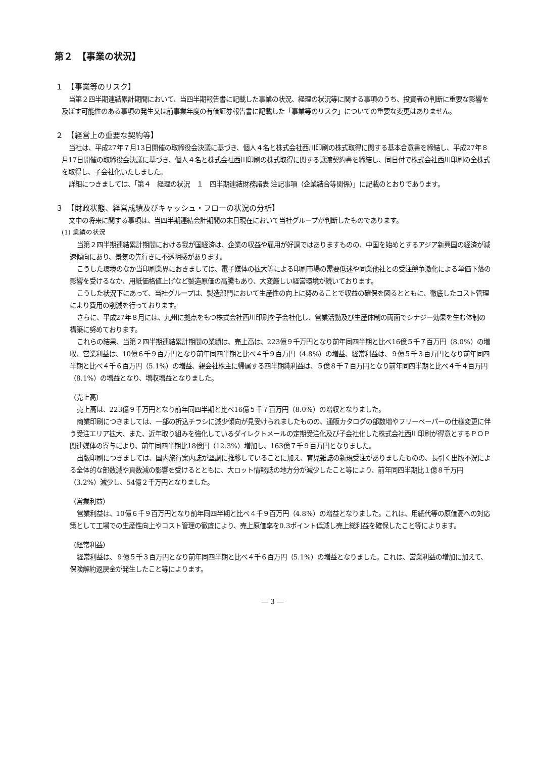第２　【事業の状況】
１　【事業等のリスク】
当第２四半期連結累計期間において、当四半期報告書に記載した事業の状況、経理の状況等に関する事項のうち、投資者の判断に重要な影響を及ぼす可能性のある事項の発生又は前事業年度の有価証券報告書に記載した「事業等のリスク」についての重要な変更はありません。
２　【経営上の重要な契約等】
当社は、平成27年７月13日開催の取締役会決議に基づき、個人４名と株式会社西川印刷の株式取得に関する基本合意書を締結し、平成27年８月17日開催の取締役会決議に基づき、個人４名と株式会社西川印刷の株式取得に関する譲渡契約書を締結し、同日付で株式会社西川印刷の全株式を取得し、子会社化いたしました。
詳細につきましては、「第４　経理の状況　１　四半期連結財務諸表 注記事項（企業結合等関係）」に記載のとおりであります。
３　【財政状態、経営成績及びキャッシュ・フローの状況の分析】
文中の将来に関する事項は、当四半期連結会計期間の末日現在において当社グループが判断したものであります。
(1) 業績の状況
当第２四半期連結累計期間における我が国経済は、企業の収益や雇用が好調ではありますものの、中国を始めとするアジア新興国の経済が減速傾向にあり、景気の先行きに不透明感があります。
こうした環境のなか当印刷業界におきましては、電子媒体の拡大等による印刷市場の需要低迷や同業他社との受注競争激化による単価下落の影響を受けるなか、用紙価格値上げなど製造原価の高騰もあり、大変厳しい経営環境が続いております。
こうした状況下にあって、当社グループは、製造部門において生産性の向上に努めることで収益の確保を図るとともに、徹底したコスト管理により費用の削減を行っております。
さらに、平成27年８月には、九州に拠点をもつ株式会社西川印刷を子会社化し、営業活動及び生産体制の両面でシナジー効果を生む体制の構築に努めております。
これらの結果、当第２四半期連結累計期間の業績は、売上高は、223億９千万円となり前年同四半期と比べ16億５千７百万円（8.0%）の増収、営業利益は、10億６千９百万円となり前年同四半期と比べ４千９百万円（4.8%）の増益、経常利益は、９億５千３百万円となり前年同四半期と比べ４千６百万円（5.1%）の増益、親会社株主に帰属する四半期純利益は、５億８千７百万円となり前年同四半期と比べ４千４百万円（8.1%）の増益となり、増収増益となりました。
（売上高）
売上高は、223億９千万円となり前年同四半期と比べ16億５千７百万円（8.0%）の増収となりました。
商業印刷につきましては、一部の折込チラシに減少傾向が見受けられましたものの、通販カタログの部数増やフリーペーパーの仕様変更に伴う受注エリア拡大、また、近年取り組みを強化しているダイレクトメールの定期受注化及び子会社化した株式会社西川印刷が得意とするＰＯＰ関連媒体の寄与により、前年同四半期比18億円（12.3%）増加し、163億７千９百万円となりました。
出版印刷につきましては、国内旅行案内誌が堅調に推移していることに加え、育児雑誌の新規受注がありましたものの、長引く出版不況による全体的な部数減や頁数減の影響を受けるとともに、大ロット情報誌の地方分が減少したこと等により、前年同四半期比１億８千万円（3.2%）減少し、54億２千万円となりました。
（営業利益）
営業利益は、10億６千９百万円となり前年同四半期と比べ４千９百万円（4.8%）の増益となりました。これは、用紙代等の原価高への対応策として工場での生産性向上やコスト管理の徹底により、売上原価率を0.3ポイント低減し売上総利益を確保したこと等によります。
（経常利益）
経常利益は、９億５千３百万円となり前年同四半期と比べ４千６百万円（5.1%）の増益となりました。これは、営業利益の増加に加えて、保険解約返戻金が発生したこと等によります。
― 3 ―